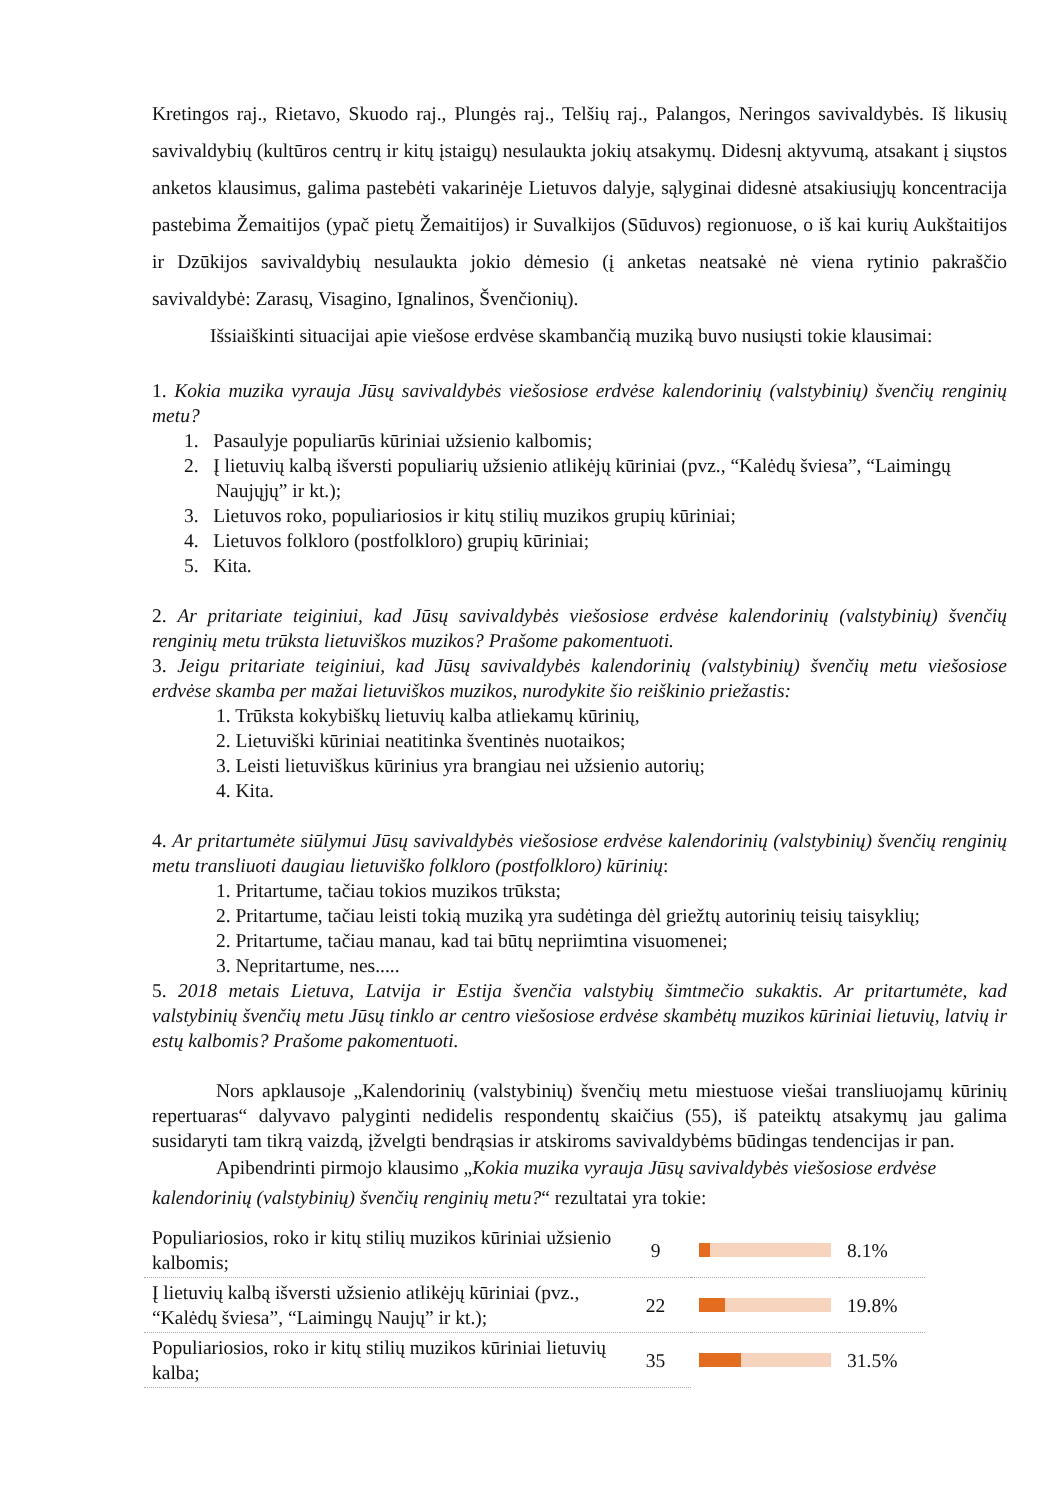Kretingos raj., Rietavo, Skuodo raj., Plungės raj., Telšių raj., Palangos, Neringos savivaldybės. Iš likusių savivaldybių (kultūros centrų ir kitų įstaigų) nesulaukta jokių atsakymų. Didesnį aktyvumą, atsakant į siųstos anketos klausimus, galima pastebėti vakarinėje Lietuvos dalyje, sąlyginai didesnė atsakiusiųjų koncentracija pastebima Žemaitijos (ypač pietų Žemaitijos) ir Suvalkijos (Sūduvos) regionuose, o iš kai kurių Aukštaitijos ir Dzūkijos savivaldybių nesulaukta jokio dėmesio (į anketas neatsakė nė viena rytinio pakraščio savivaldybė: Zarasų, Visagino, Ignalinos, Švenčionių).
Išsiaiškinti situacijai apie viešose erdvėse skambančią muziką buvo nusiųsti tokie klausimai:
1. Kokia muzika vyrauja Jūsų savivaldybės viešosiose erdvėse kalendorinių (valstybinių) švenčių renginių metu?
1. Pasaulyje populiarūs kūriniai užsienio kalbomis;
2. Į lietuvių kalbą išversti populiarių užsienio atlikėjų kūriniai (pvz., “Kalėdų šviesa”, “Laimingų Naujųjų” ir kt.);
3. Lietuvos roko, populiariosios ir kitų stilių muzikos grupių kūriniai;
4. Lietuvos folkloro (postfolkloro) grupių kūriniai;
5. Kita.
2. Ar pritariate teiginiui, kad Jūsų savivaldybės viešosiose erdvėse kalendorinių (valstybinių) švenčių renginių metu trūksta lietuviškos muzikos? Prašome pakomentuoti.
3. Jeigu pritariate teiginiui, kad Jūsų savivaldybės kalendorinių (valstybinių) švenčių metu viešosiose erdvėse skamba per mažai lietuviškos muzikos, nurodykite šio reiškinio priežastis:
1. Trūksta kokybiškų lietuvių kalba atliekamų kūrinių,
2. Lietuviški kūriniai neatitinka šventinės nuotaikos;
3. Leisti lietuviškus kūrinius yra brangiau nei užsienio autorių;
4. Kita.
4. Ar pritartumėte siūlymui Jūsų savivaldybės viešosiose erdvėse kalendorinių (valstybinių) švenčių renginių metu transliuoti daugiau lietuviško folkloro (postfolkloro) kūrinių:
1. Pritartume, tačiau tokios muzikos trūksta;
2. Pritartume, tačiau leisti tokią muziką yra sudėtinga dėl griežtų autorinių teisių taisyklių;
2. Pritartume, tačiau manau, kad tai būtų nepriimtina visuomenei;
3. Nepritartume, nes.....
5. 2018 metais Lietuva, Latvija ir Estija švenčia valstybių šimtmečio sukaktis. Ar pritartumėte, kad valstybinių švenčių metu Jūsų tinklo ar centro viešosiose erdvėse skambėtų muzikos kūriniai lietuvių, latvių ir estų kalbomis? Prašome pakomentuoti.
Nors apklausoje „Kalendorinių (valstybinių) švenčių metu miestuose viešai transliuojamų kūrinių repertuaras“ dalyvavo palyginti nedidelis respondentų skaičius (55), iš pateiktų atsakymų jau galima susidaryti tam tikrą vaizdą, įžvelgti bendrąsias ir atskiroms savivaldybėms būdingas tendencijas ir pan.
Apibendrinti pirmojo klausimo „Kokia muzika vyrauja Jūsų savivaldybės viešosiose erdvėse kalendorinių (valstybinių) švenčių renginių metu?“ rezultatai yra tokie:
| Populiariosios, roko ir kitų stilių muzikos kūriniai užsienio kalbomis; | 9 | | 8.1% |
| Į lietuvių kalbą išversti užsienio atlikėjų kūriniai (pvz., “Kalėdų šviesa”, “Laimingų Naujų” ir kt.); | 22 | | 19.8% |
| Populiariosios, roko ir kitų stilių muzikos kūriniai lietuvių kalba; | 35 | | 31.5% |